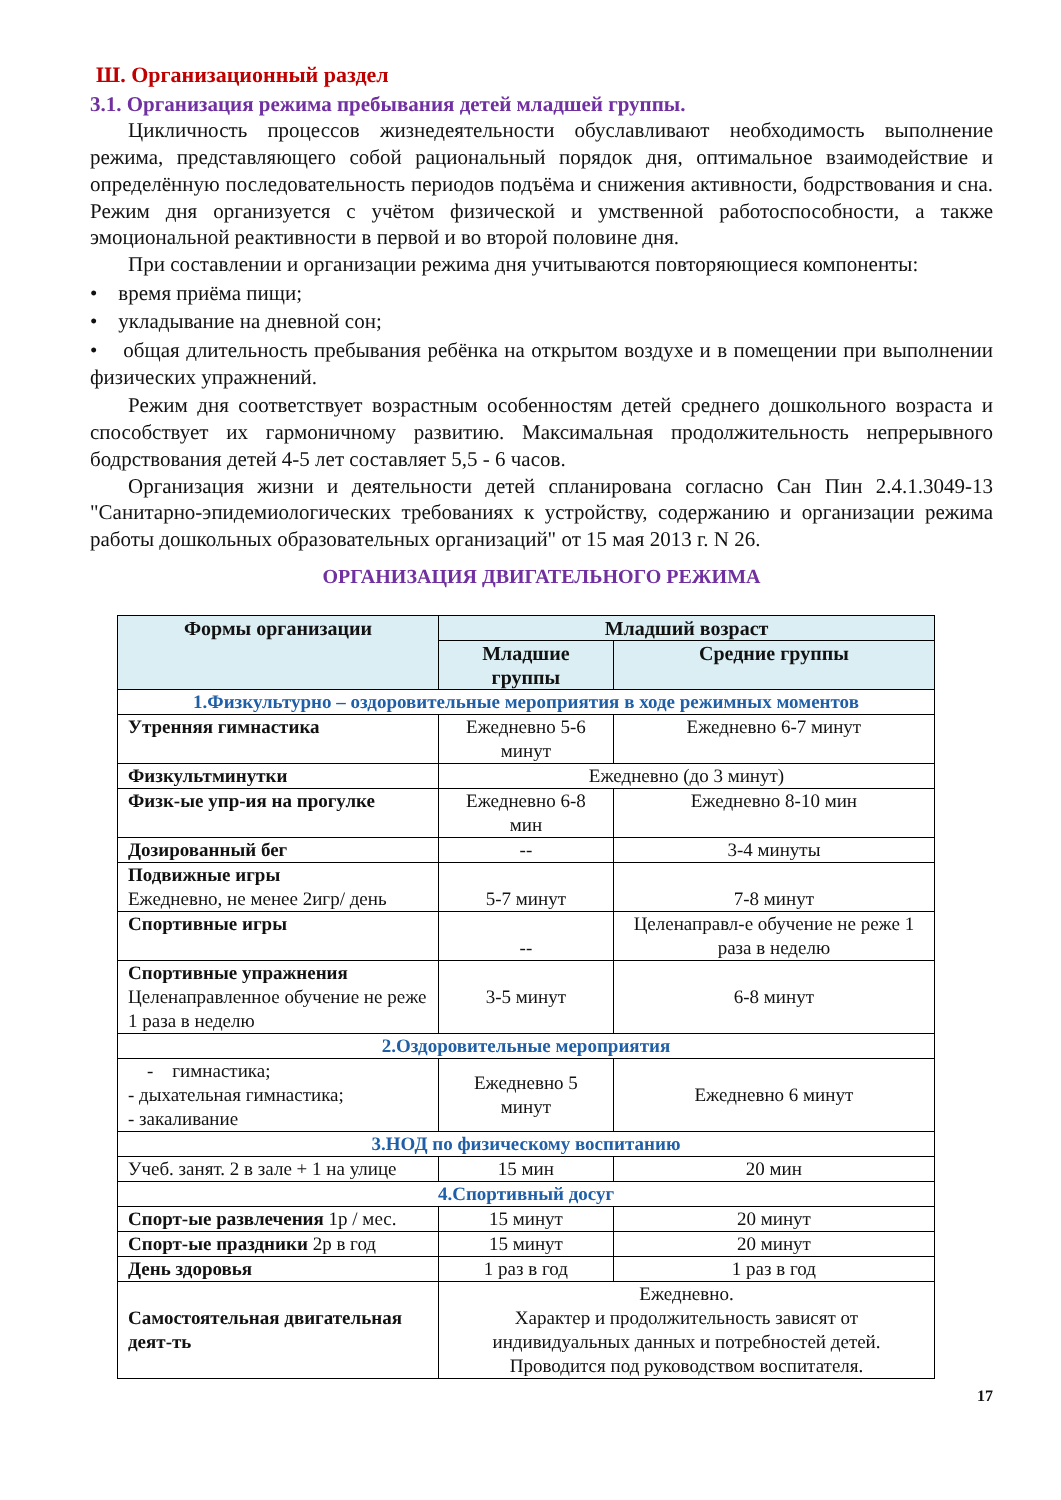Ш. Организационный раздел
3.1. Организация режима пребывания детей младшей группы.
Цикличность процессов жизнедеятельности обуславливают необходимость выполнение режима, представляющего собой рациональный порядок дня, оптимальное взаимодействие и определённую последовательность периодов подъёма и снижения активности, бодрствования и сна. Режим дня организуется с учётом физической и умственной работоспособности, а также эмоциональной реактивности в первой и во второй половине дня.
При составлении и организации режима дня учитываются повторяющиеся компоненты:
• время приёма пищи;
• укладывание на дневной сон;
• общая длительность пребывания ребёнка на открытом воздухе и в помещении при выполнении физических упражнений.
Режим дня соответствует возрастным особенностям детей среднего дошкольного возраста и способствует их гармоничному развитию. Максимальная продолжительность непрерывного бодрствования детей 4-5 лет составляет 5,5 - 6 часов.
Организация жизни и деятельности детей спланирована согласно Сан Пин 2.4.1.3049-13 "Санитарно-эпидемиологических требованиях к устройству, содержанию и организации режима работы дошкольных образовательных организаций" от 15 мая 2013 г. N 26.
ОРГАНИЗАЦИЯ ДВИГАТЕЛЬНОГО РЕЖИМА
| Формы организации | Младший возраст | |
| --- | --- | --- |
| | Младшие группы | Средние группы |
| 1.Физкультурно – оздоровительные мероприятия в ходе режимных моментов | | |
| Утренняя гимнастика | Ежедневно 5-6 минут | Ежедневно 6-7 минут |
| Физкультминутки | Ежедневно (до 3 минут) | |
| Физк-ые упр-ия на прогулке | Ежедневно 6-8 мин | Ежедневно 8-10 мин |
| Дозированный бег | -- | 3-4 минуты |
| Подвижные игры Ежедневно, не менее 2игр/ день | 5-7 минут | 7-8 минут |
| Спортивные игры | -- | Целенаправл-е обучение не реже 1 раза в неделю |
| Спортивные упражнения Целенаправленное обучение не реже 1 раза в неделю | 3-5 минут | 6-8 минут |
| 2.Оздоровительные мероприятия | | |
| - гимнастика; - дыхательная гимнастика; - закаливание | Ежедневно 5 минут | Ежедневно 6 минут |
| 3.НОД по физическому воспитанию | | |
| Учеб. занят. 2 в зале + 1 на улице | 15 мин | 20 мин |
| 4.Спортивный досуг | | |
| Спорт-ые развлечения 1р / мес. | 15 минут | 20 минут |
| Спорт-ые праздники 2р в год | 15 минут | 20 минут |
| День здоровья | 1 раз в год | 1 раз в год |
| Самостоятельная двигательная деят-ть | Ежедневно. Характер и продолжительность зависят от индивидуальных данных и потребностей детей. Проводится под руководством воспитателя. | |
17